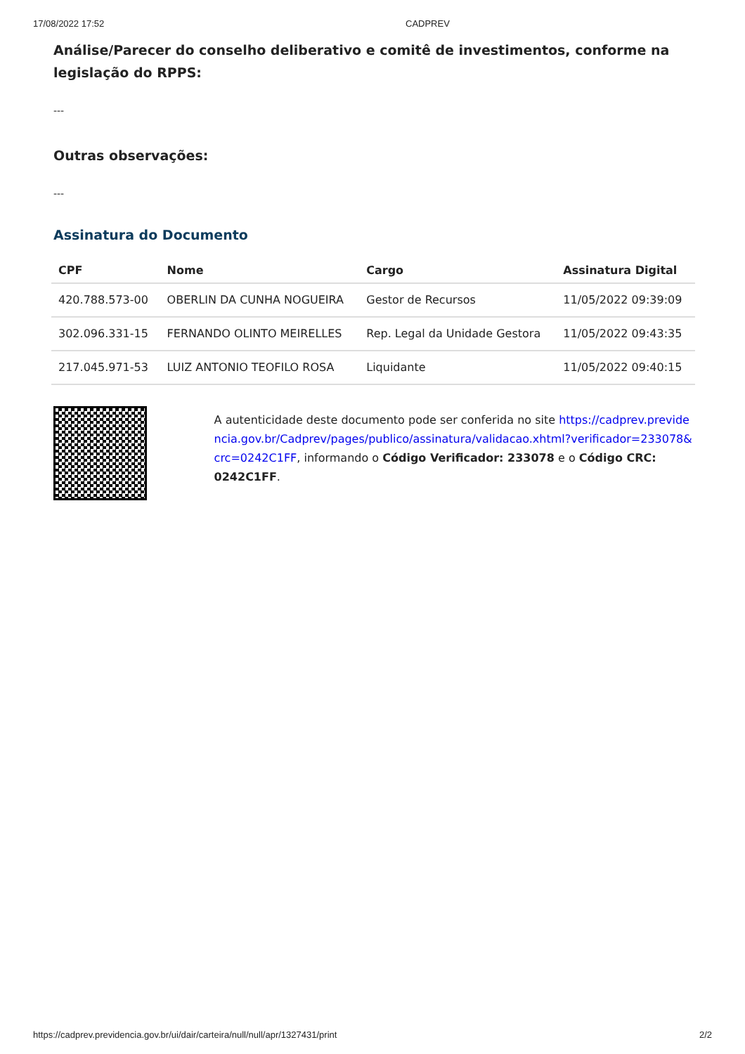17/08/2022 17:52 CADPREV
Análise/Parecer do conselho deliberativo e comitê de investimentos, conforme na legislação do RPPS:
---
Outras observações:
---
Assinatura do Documento
| CPF | Nome | Cargo | Assinatura Digital |
| --- | --- | --- | --- |
| 420.788.573-00 | OBERLIN DA CUNHA NOGUEIRA | Gestor de Recursos | 11/05/2022 09:39:09 |
| 302.096.331-15 | FERNANDO OLINTO MEIRELLES | Rep. Legal da Unidade Gestora | 11/05/2022 09:43:35 |
| 217.045.971-53 | LUIZ ANTONIO TEOFILO ROSA | Liquidante | 11/05/2022 09:40:15 |
A autenticidade deste documento pode ser conferida no site https://cadprev.previdencia.gov.br/Cadprev/pages/publico/assinatura/validacao.xhtml?verificador=233078&crc=0242C1FF, informando o Código Verificador: 233078 e o Código CRC: 0242C1FF.
https://cadprev.previdencia.gov.br/ui/dair/carteira/null/null/apr/1327431/print 2/2